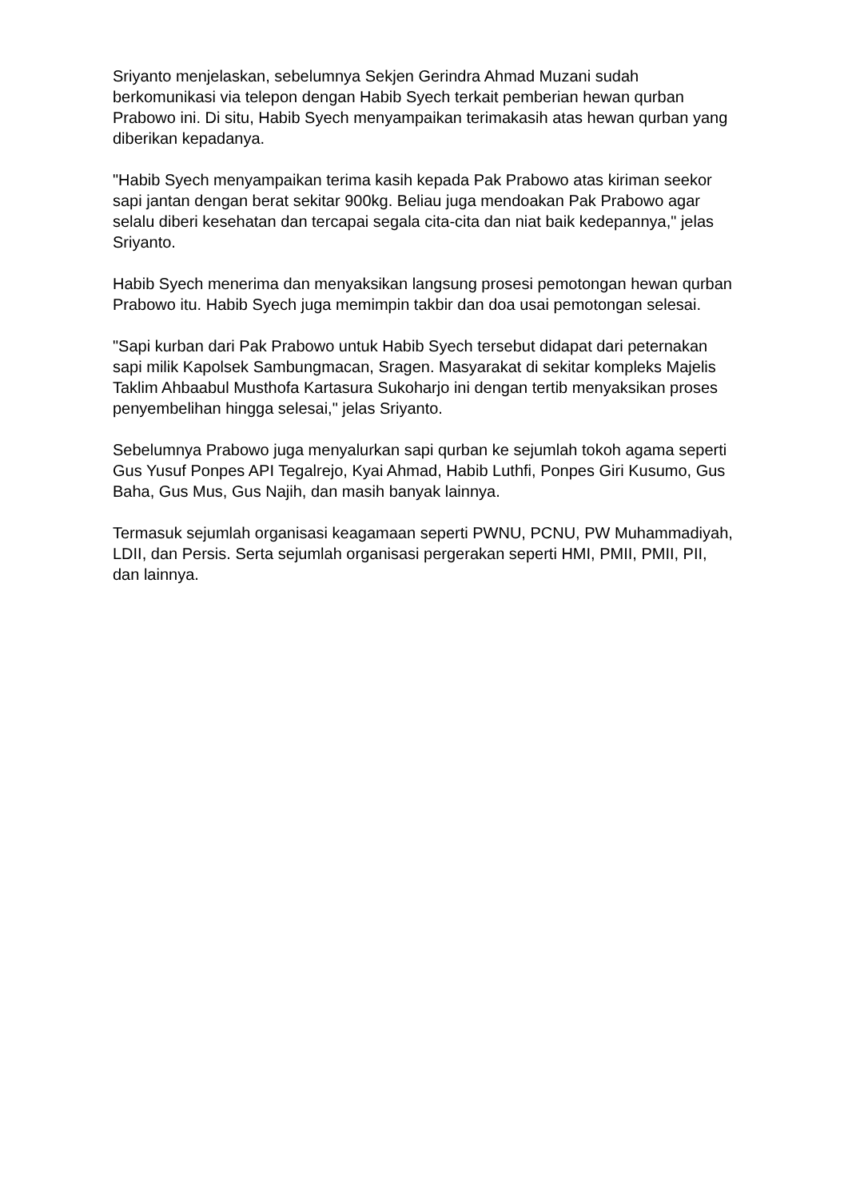Sriyanto menjelaskan, sebelumnya Sekjen Gerindra Ahmad Muzani sudah berkomunikasi via telepon dengan Habib Syech terkait pemberian hewan qurban Prabowo ini. Di situ, Habib Syech menyampaikan terimakasih atas hewan qurban yang diberikan kepadanya.
"Habib Syech menyampaikan terima kasih kepada Pak Prabowo atas kiriman seekor sapi jantan dengan berat sekitar 900kg. Beliau juga mendoakan Pak Prabowo agar selalu diberi kesehatan dan tercapai segala cita-cita dan niat baik kedepannya," jelas Sriyanto.
Habib Syech menerima dan menyaksikan langsung prosesi pemotongan hewan qurban Prabowo itu. Habib Syech juga memimpin takbir dan doa usai pemotongan selesai.
"Sapi kurban dari Pak Prabowo untuk Habib Syech tersebut didapat dari peternakan sapi milik Kapolsek Sambungmacan, Sragen. Masyarakat di sekitar kompleks Majelis Taklim Ahbaabul Musthofa Kartasura Sukoharjo ini dengan tertib menyaksikan proses penyembelihan hingga selesai," jelas Sriyanto.
Sebelumnya Prabowo juga menyalurkan sapi qurban ke sejumlah tokoh agama seperti Gus Yusuf Ponpes API Tegalrejo, Kyai Ahmad, Habib Luthfi, Ponpes Giri Kusumo, Gus Baha, Gus Mus, Gus Najih, dan masih banyak lainnya.
Termasuk sejumlah organisasi keagamaan seperti PWNU, PCNU, PW Muhammadiyah, LDII, dan Persis. Serta sejumlah organisasi pergerakan seperti HMI, PMII, PMII, PII, dan lainnya.